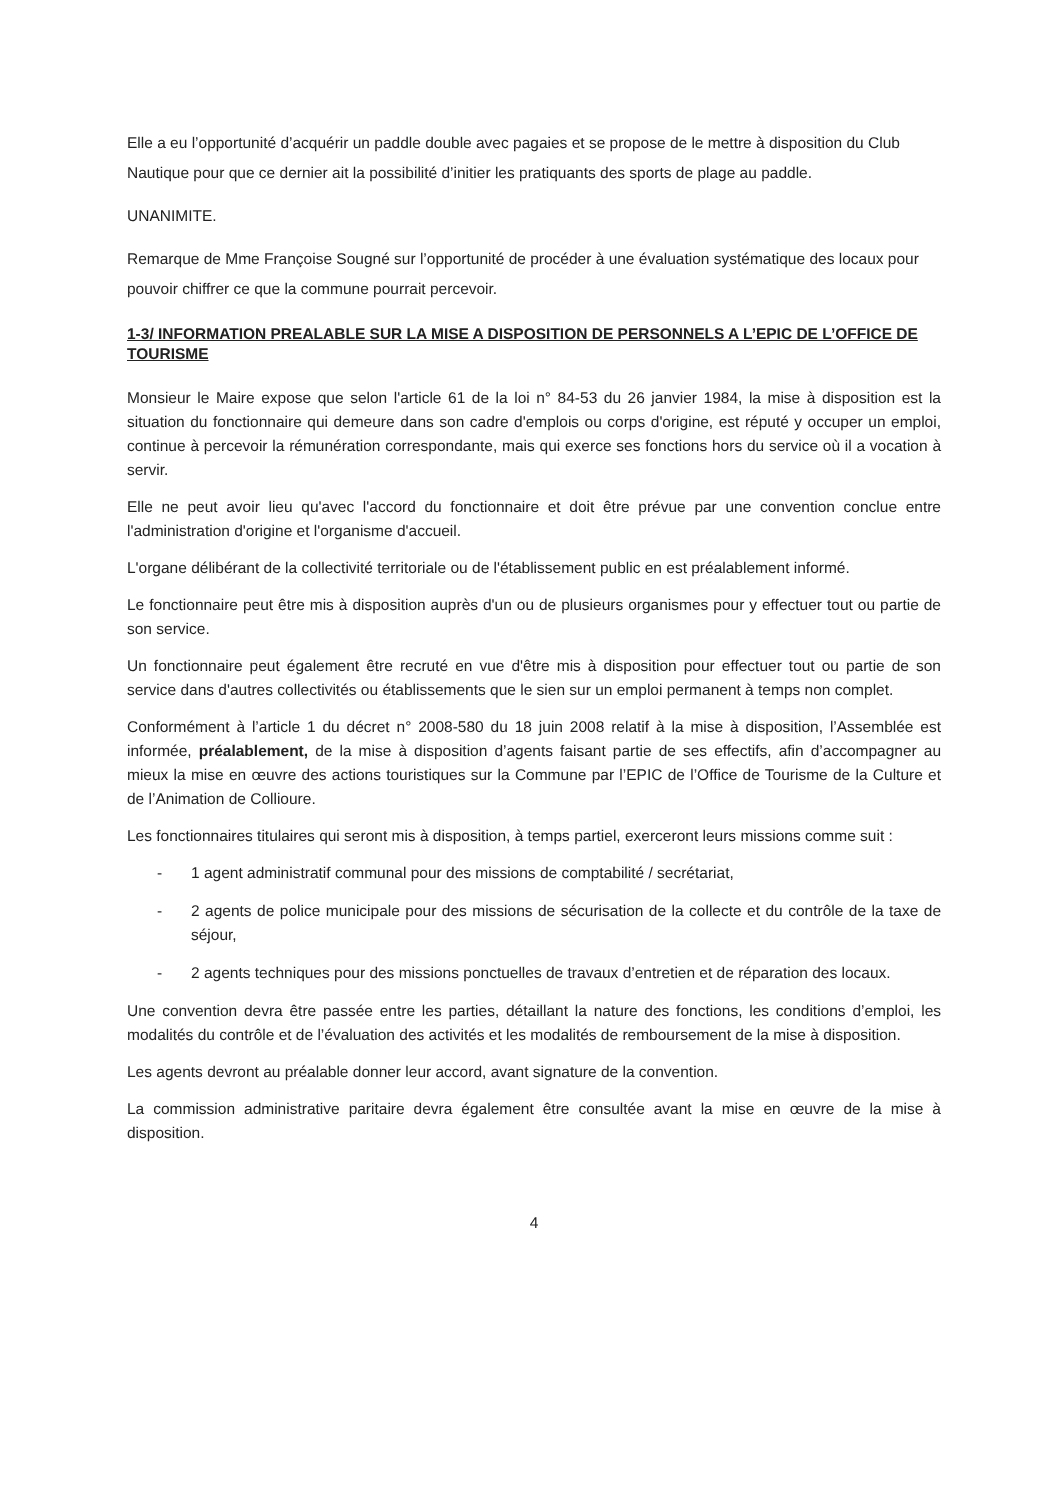Elle a eu l’opportunité d’acquérir un paddle double avec pagaies et se propose de le mettre à disposition du Club Nautique pour que ce dernier ait la possibilité d’initier les pratiquants des sports de plage au paddle.
UNANIMITE.
Remarque de Mme Françoise Sougné sur l’opportunité de procéder à une évaluation systématique des locaux pour pouvoir chiffrer ce que la commune pourrait percevoir.
1-3/ INFORMATION PREALABLE SUR LA MISE A DISPOSITION DE PERSONNELS A L’EPIC DE L’OFFICE DE TOURISME
Monsieur le Maire expose que selon l'article 61 de la loi n° 84-53 du 26 janvier 1984, la mise à disposition est la situation du fonctionnaire qui demeure dans son cadre d'emplois ou corps d'origine, est réputé y occuper un emploi, continue à percevoir la rémunération correspondante, mais qui exerce ses fonctions hors du service où il a vocation à servir.
Elle ne peut avoir lieu qu'avec l'accord du fonctionnaire et doit être prévue par une convention conclue entre l'administration d'origine et l'organisme d'accueil.
L'organe délibérant de la collectivité territoriale ou de l'établissement public en est préalablement informé.
Le fonctionnaire peut être mis à disposition auprès d'un ou de plusieurs organismes pour y effectuer tout ou partie de son service.
Un fonctionnaire peut également être recruté en vue d'être mis à disposition pour effectuer tout ou partie de son service dans d'autres collectivités ou établissements que le sien sur un emploi permanent à temps non complet.
Conformément à l’article 1 du décret n° 2008-580 du 18 juin 2008 relatif à la mise à disposition, l’Assemblée est informée, préalablement, de la mise à disposition d’agents faisant partie de ses effectifs, afin d’accompagner au mieux la mise en œuvre des actions touristiques sur la Commune par l’EPIC de l’Office de Tourisme de la Culture et de l’Animation de Collioure.
Les fonctionnaires titulaires qui seront mis à disposition, à temps partiel, exerceront leurs missions comme suit :
- 1 agent administratif communal pour des missions de comptabilité / secrétariat,
- 2 agents de police municipale pour des missions de sécurisation de la collecte et du contrôle de la taxe de séjour,
- 2 agents techniques pour des missions ponctuelles de travaux d’entretien et de réparation des locaux.
Une convention devra être passée entre les parties, détaillant la nature des fonctions, les conditions d’emploi, les modalités du contrôle et de l’évaluation des activités et les modalités de remboursement de la mise à disposition.
Les agents devront au préalable donner leur accord, avant signature de la convention.
La commission administrative paritaire devra également être consultée avant la mise en œuvre de la mise à disposition.
4